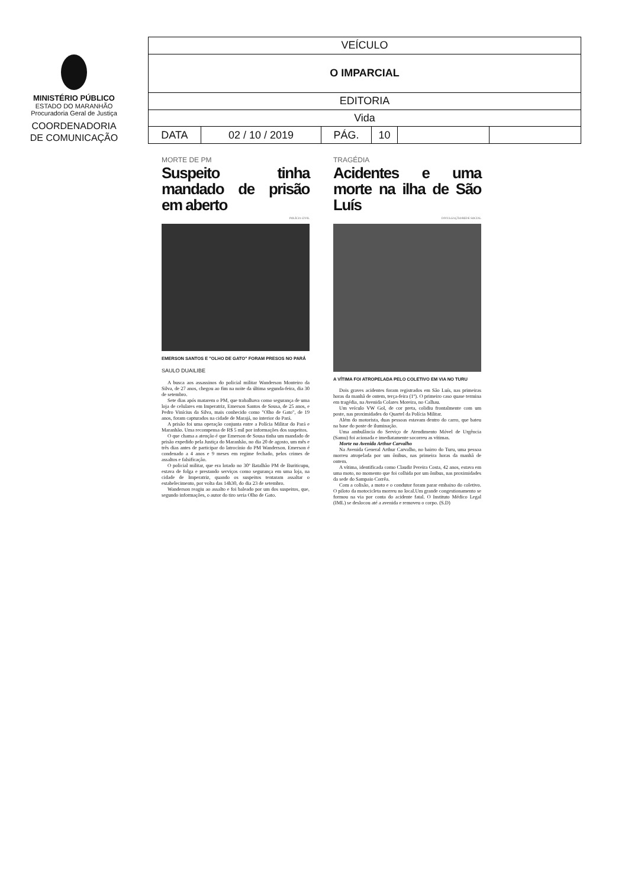MINISTÉRIO PÚBLICO
ESTADO DO MARANHÃO
Procuradoria Geral de Justiça
COORDENADORIA
DE COMUNICAÇÃO
| VEÍCULO | | | | | |
| O IMPARCIAL | | | | | |
| EDITORIA | | | | | |
| Vida | | | | | |
| DATA | 02 / 10 / 2019 | PÁG. | 10 | | |
MORTE DE PM
Suspeito tinha mandado de prisão em aberto
POLÍCIA CIVIL
EMERSON SANTOS E "OLHO DE GATO" FORAM PRESOS NO PARÁ
SAULO DUAILIBE
A busca aos assassinos do policial militar Wanderson Monteiro da Silva, de 27 anos, chegou ao fim na noite da última segunda-feira, dia 30 de setembro.
Sete dias após matarem o PM, que trabalhava como segurança de uma loja de celulares em Imperatriz, Emerson Santos de Sousa, de 25 anos, e Pedro Vinícius da Silva, mais conhecido como "Olho de Gato", de 19 anos, foram capturados na cidade de Marajá, no interior do Pará.
A prisão foi uma operação conjunta entre a Polícia Militar do Pará e Maranhão. Uma recompensa de R$ 5 mil por informações dos suspeitos.
O que chama a atenção é que Emerson de Sousa tinha um mandado de prisão expedido pela Justiça do Maranhão, no dia 20 de agosto, um mês e três dias antes de participar do latrocínio do PM Wanderson. Emerson é condenado a 4 anos e 9 meses em regime fechado, pelos crimes de assaltos e falsificação.
O policial militar, que era lotado no 30º Batalhão PM de Buriticupu, estava de folga e prestando serviços como segurança em uma loja, na cidade de Imperatriz, quando os suspeitos tentaram assaltar o estabelecimento, por volta das 14h30, do dia 23 de setembro.
Wanderson reagiu ao assalto e foi baleado por um dos suspeitos, que, segundo informações, o autor do tiro seria Olho de Gato.
TRAGÉDIA
Acidentes e uma morte na ilha de São Luís
DIVULGAÇÃO/REDE SOCIAL
A VÍTIMA FOI ATROPELADA PELO COLETIVO EM VIA NO TURU
Dois graves acidentes foram registrados em São Luís, nas primeiras horas da manhã de ontem, terça-feira (1º). O primeiro caso quase termina em tragédia, na Avenida Colares Moreira, no Calhau.
Um veículo VW Gol, de cor preta, colidiu frontalmente com um poste, nas proximidades do Quartel da Polícia Militar.
Além do motorista, duas pessoas estavam dentro do carro, que bateu na base do poste de iluminação.
Uma ambulância do Serviço de Atendimento Móvel de Urgência (Samu) foi acionada e imediatamente socorreu as vítimas.
Morte na Avenida Arthur Carvalho
Na Avenida General Arthur Carvalho, no bairro do Turu, uma pessoa morreu atropelada por um ônibus, nas primeira horas da manhã de ontem.
A vítima, identificada como Claudir Pereira Costa, 42 anos, estava em uma moto, no momento que foi colhida por um ônibus, nas proximidades da sede do Sampaio Corrêa.
Com a colisão, a moto e o condutor foram parar embaixo do coletivo. O piloto da motocicleta morreu no local.Um grande congestionamento se formou na via por conta do acidente fatal. O Instituto Médico Legal (IML) se deslocou até a avenida e removeu o corpo. (S.D)